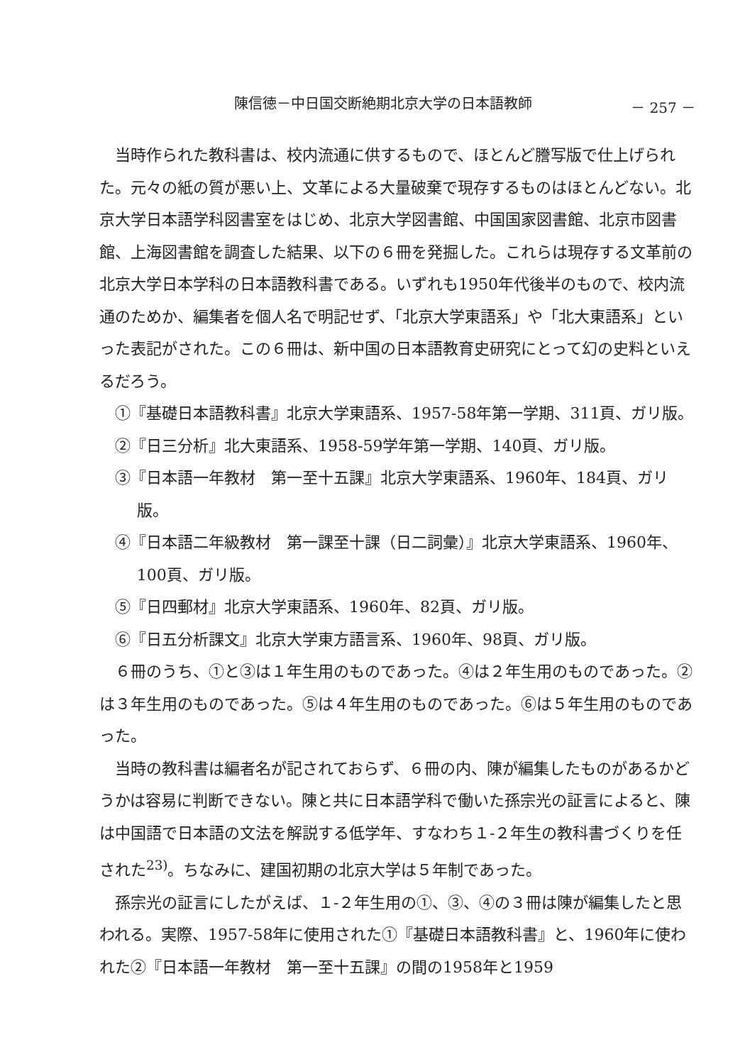陳信徳－中日国交断絶期北京大学の日本語教師 － 257 －
当時作られた教科書は、校内流通に供するもので、ほとんど謄写版で仕上げられた。元々の紙の質が悪い上、文革による大量破棄で現存するものはほとんどない。北京大学日本語学科図書室をはじめ、北京大学図書館、中国国家図書館、北京市図書館、上海図書館を調査した結果、以下の６冊を発掘した。これらは現存する文革前の北京大学日本学科の日本語教科書である。いずれも1950年代後半のもので、校内流通のためか、編集者を個人名で明記せず、「北京大学東語系」や「北大東語系」といった表記がされた。この６冊は、新中国の日本語教育史研究にとって幻の史料といえるだろう。
①『基礎日本語教科書』北京大学東語系、1957-58年第一学期、311頁、ガリ版。
②『日三分析』北大東語系、1958-59学年第一学期、140頁、ガリ版。
③『日本語一年教材　第一至十五課』北京大学東語系、1960年、184頁、ガリ版。
④『日本語二年級教材　第一課至十課（日二詞彙）』北京大学東語系、1960年、100頁、ガリ版。
⑤『日四郵材』北京大学東語系、1960年、82頁、ガリ版。
⑥『日五分析課文』北京大学東方語言系、1960年、98頁、ガリ版。
６冊のうち、①と③は１年生用のものであった。④は２年生用のものであった。②は３年生用のものであった。⑤は４年生用のものであった。⑥は５年生用のものであった。
当時の教科書は編者名が記されておらず、６冊の内、陳が編集したものがあるかどうかは容易に判断できない。陳と共に日本語学科で働いた孫宗光の証言によると、陳は中国語で日本語の文法を解説する低学年、すなわち１-２年生の教科書づくりを任された<sup>23)</sup>。ちなみに、建国初期の北京大学は５年制であった。
孫宗光の証言にしたがえば、１-２年生用の①、③、④の３冊は陳が編集したと思われる。実際、1957-58年に使用された①『基礎日本語教科書』と、1960年に使われた②『日本語一年教材　第一至十五課』の間の1958年と1959